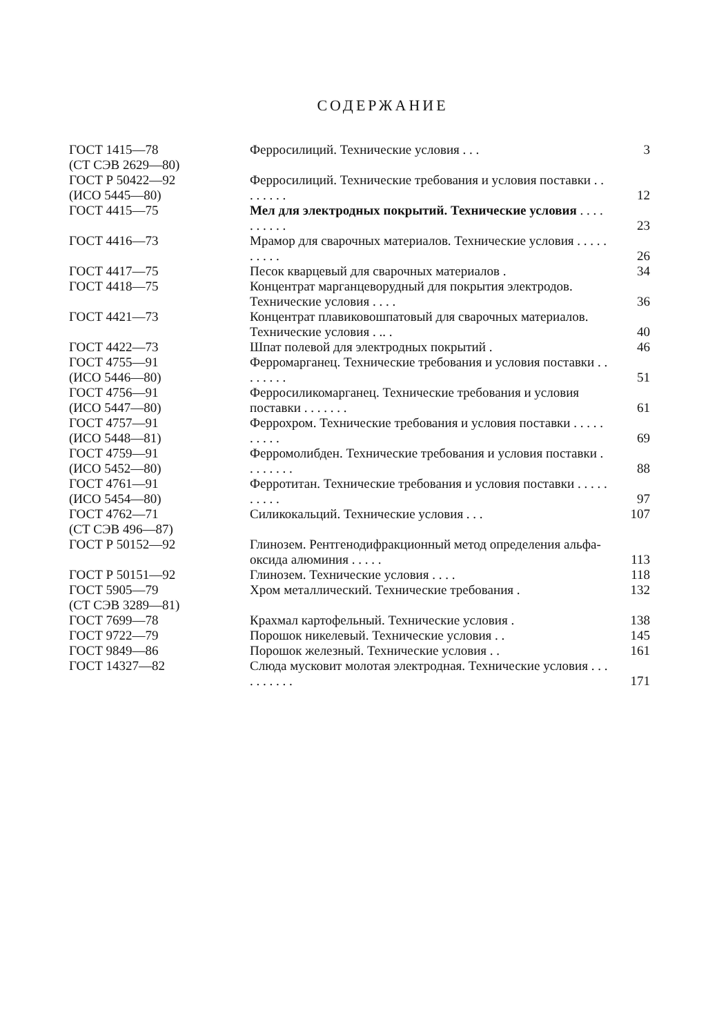СОДЕРЖАНИЕ
| ГОСТ 1415—78 (СТ СЭВ 2629—80) | Ферросилиций. Технические условия . . . | 3 |
| ГОСТ Р 50422—92 (ИСО 5445—80) | Ферросилиций. Технические требования и условия поставки . . . . . . . . | 12 |
| ГОСТ 4415—75 | Мел для электродных покрытий. Технические условия . . . . . . . . . . | 23 |
| ГОСТ 4416—73 | Мрамор для сварочных материалов. Технические условия . . . . . . . . . . | 26 |
| ГОСТ 4417—75 | Песок кварцевый для сварочных материалов . | 34 |
| ГОСТ 4418—75 | Концентрат марганцеворудный для покрытия электродов. Технические условия . . . . | 36 |
| ГОСТ 4421—73 | Концентрат плавиковошпатовый для сварочных материалов. Технические условия . .. . | 40 |
| ГОСТ 4422—73 | Шпат полевой для электродных покрытий . | 46 |
| ГОСТ 4755—91 (ИСО 5446—80) | Ферромарганец. Технические требования и условия поставки . . . . . . . . | 51 |
| ГОСТ 4756—91 (ИСО 5447—80) | Ферросиликомарганец. Технические требования и условия поставки . . . . . . . | 61 |
| ГОСТ 4757—91 (ИСО 5448—81) | Феррохром. Технические требования и условия поставки . . . . . . . . . . | 69 |
| ГОСТ 4759—91 (ИСО 5452—80) | Ферромолибден. Технические требования и условия поставки . . . . . . . . | 88 |
| ГОСТ 4761—91 (ИСО 5454—80) | Ферротитан. Технические требования и условия поставки . . . . . . . . . . | 97 |
| ГОСТ 4762—71 (СТ СЭВ 496—87) | Силикокальций. Технические условия . . . | 107 |
| ГОСТ Р 50152—92 | Глинозем. Рентгенодифракционный метод определения альфа-оксида алюминия . . . . . | 113 |
| ГОСТ Р 50151—92 | Глинозем. Технические условия . . . . | 118 |
| ГОСТ 5905—79 (СТ СЭВ 3289—81) | Хром металлический. Технические требования . | 132 |
| ГОСТ 7699—78 | Крахмал картофельный. Технические условия . | 138 |
| ГОСТ 9722—79 | Порошок никелевый. Технические условия . . | 145 |
| ГОСТ 9849—86 | Порошок железный. Технические условия . . | 161 |
| ГОСТ 14327—82 | Слюда мусковит молотая электродная. Технические условия . . . . . . . . . . | 171 |